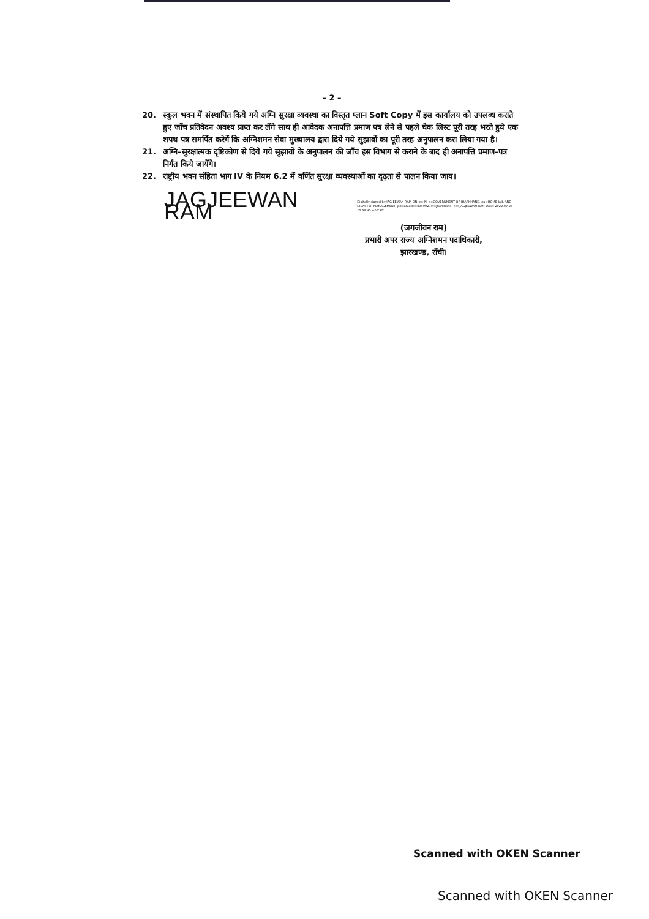– 2 –
20. स्कूल भवन में संस्थापित किये गये अग्नि सुरक्षा व्यवस्था का विस्तृत प्लान Soft Copy में इस कार्यालय को उपलब्ध कराते हुए जाँच प्रतिवेदन अवश्य प्राप्त कर लेंगे साथ ही आवेदक अनापत्ति प्रमाण पत्र लेने से पहले चेक लिस्ट पूरी तरह भरते हुये एक शपथ पत्र समर्पित करेगें कि अग्निशमन सेवा मुख्यालय द्वारा दिये गये सुझावों का पूरी तरह अनुपालन करा लिया गया है।
21. अग्नि–सुरक्षात्मक दृष्टिकोण से दिये गये सुझावों के अनुपालन की जाँच इस विभाग से कराने के बाद ही अनापत्ति प्रमाण–पत्र निर्गत किये जायेंगे।
22. राष्ट्रीय भवन संहिता भाग IV के नियम 6.2 में वर्णित सुरक्षा व्यवस्थाओं का दृढ़ता से पालन किया जाय।
JAGJEEWAN RAM Digitally signed by JAGJEEWAN RAM DN: c=IN, o=GOVERNMENT OF JHARKHAND, ou=HOME JAIL AND DISASTER MANAGEMENT, postalCode=834002, st=Jharkhand, cn=JAGJEEWAN RAM Date: 2022.07.27 15:39:43 +05'30'
(जगजीवन राम)
प्रभारी अपर राज्य अग्निशमन पदाधिकारी,
झारखण्ड, राँची।
Scanned with OKEN Scanner
Scanned with OKEN Scanner